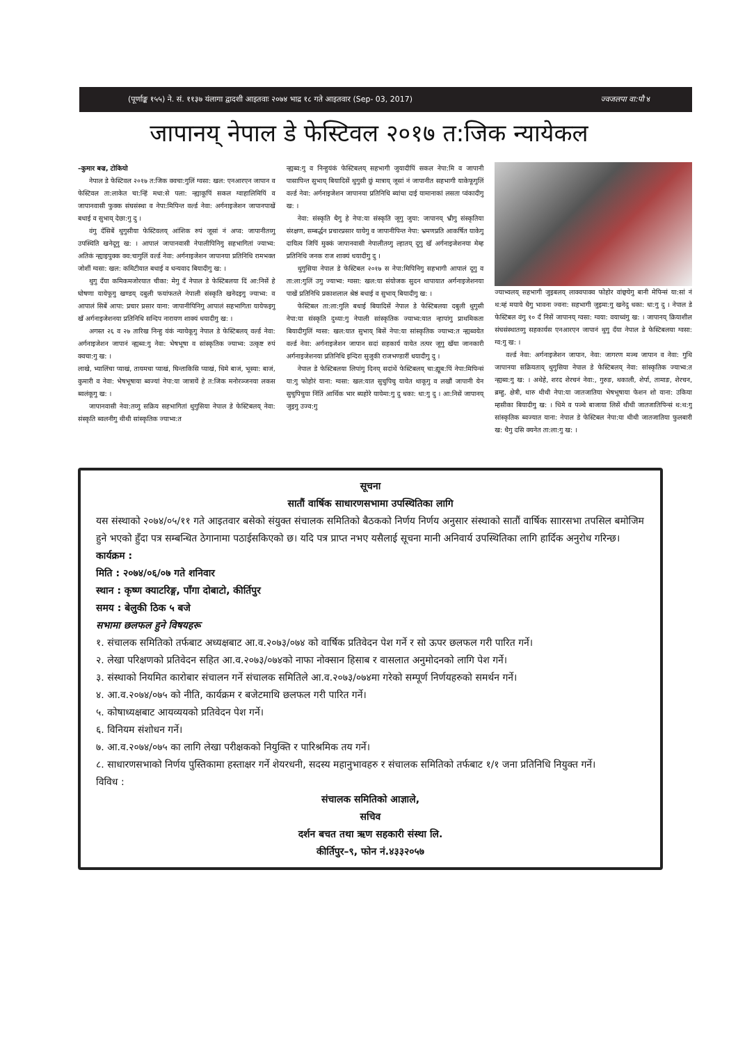(पूर्णाङ्क १५५) ने. सं. ११३७ यंलागा द्वादशी आइतवाः २०७४ भाद्र १८ गते आइतवार (Sep- 03, 2017) ज्वजलपा वा:पौ ४
जापानय् नेपाल डे फेस्टिवल २०१७ त:जिक न्यायेकल
–कुमार बज्र, टोकियो
नेपाल डे फेस्टिवल २०१७ त:जिक क्वचा:गुलिं ग्वसा: खल: एनआरएन जापान व फेस्टिवल ता:लाकेत चा:न्हिं मधा:से पला: न्ह्याकूपिं सकल ग्वाहालिमिपिं व जापानवासी फुक्क संघसंस्था व नेपा:मिपिन्त वर्ल्ड नेवा: अर्गनाइजेशन जापानपाखें बधाई व सुभाय् देछा:गु दु ।
वंगु दँसिबें थुगुसीया फेस्टिवलय् आंशिक रुपं जूसां नं अप्व: जापानीतय्गु उपस्थिति खनेदूगु ख: । आपालं जापानवासी नेपालीपिनिगु सहभागितां ज्याभ्व: अतिकं न्ह्याइपुक्क क्व:चागुलिं वर्ल्ड नेवा: अर्गनाइजेशन जापानया प्रतिनिधि रामभक्त जोशीं ग्वसा: खल: कमिटीयात बधाई व धन्यवाद बियादीगु ख: ।
थुगु दँया कमिकमजोरयात चीका: मेगु दँ नेपाल डे फेस्टिबलया दिं आ:निसें हे घोषणा यायेफूगु खण्डय् दबुली फयांफतले नेपाली संस्कृति खनेदइगु ज्याभ्व: व आपालं सिबें आपा: प्रचार प्रसार याना: जापानीपिनिगु आपालं सहभागिता यायेफइगु खँ अर्गनाइजेशनया प्रतिनिधि सन्दिप नारायण शाक्यं धयादीगु ख: ।
अगस्त २६ व २७ तारिख निन्हु यंकं न्यायेकूगु नेपाल डे फेस्टिबलय् वर्ल्ड नेवा: अर्गनाइजेशन जापानं न्ह्यब्व:गु नेवा: भेषभूषा व सांस्कृतिक ज्याभ्व: उत्कृष्ट रुपं क्वचा:गु ख: ।
लाखे, भ्यालिंचा प्याखं, तायमचा प्याखं, घिन्ताकिसि प्याखं, धिमे बाजं, भूस्या: बाजं, कुमारी व नेवा: भेषभूषाया ब्वज्यां नेपा:या जात्रायें हे त:जिक मनोरञ्जनया लकस ब्वलंकूगु ख: ।
जापानवासी नेवा:तय्गु सक्रिय सहभागितां थुगुसिया नेपाल डे फेस्टिबलय् नेवा: संस्कृति ब्वलनीगु थीथी सांस्कृतिक ज्याभ्व:त
न्ह्यब्व:गु व निन्हुयंकं फेस्टिबलय् सहभागी जुयादीपिं सकल नेपा:मि व जापानी पासापिन्त सुभाय् बियादिसें थुगुसी छुं मात्राय् जूसां नं जापानीत सहभागी याकेफूगुलिं वर्ल्ड नेवा: अर्गनाइजेशन जापानया प्रतिनिधि ब्यांचा दाई यामानाकां लसता प्वंकादीगु ख: ।
नेवा: संस्कृति धैगु हे नेपा:या संस्कृति जूगु जुया: जापानय् भ्रीगु संस्कृतिया संरक्षण, सम्बर्द्धन प्रचारप्रसार यायेगु व जापानीपिन्त नेपा: भ्रमणप्रति आकर्षित याकेगु दायित्व जिपिं मुक्कं जापानवासी नेपालीतय्गु ल्हातय् दूगु खँ अर्गनाइजेशनया मेम्ह प्रतिनिधि जनक राज शाक्यं धयादीगु दु ।
थुगुसिया नेपाल डे फेस्टिबल २०१७ स नेपा:मिपिनिगु सहभागी आपालं दूगु व ता:ला:गुलिं उगु ज्याभ्व: ग्वसा: खल:या संयोजक सुदन थापायात अर्गनाइजेशनया पाखें प्रतिनिधि प्रकाशलाल श्रेष्ठं बधाई व सुभाय् बियादीगु ख: ।
फेस्टिबल ता:ला:गुलि बधाई बियादिसें नेपाल डे फेस्टिबलया दबुली थुगुसी नेपा:या संस्कृति दुथ्या:गु नेपाली सांस्कृतिक ज्याभ्व:यात न्हापांगु प्राथमिकता बियादीगुलिं ग्वसा: खल:यात सुभाय् बिसें नेपा:या सांस्कृतिक ज्याभ्व:त न्ह्यब्वयेत वर्ल्ड नेवा: अर्गनाइजेशन जापान सदां सहकार्य यायेत तत्पर जूगु खँया जानकारी अर्गनाइजेशनया प्रतिनिधि इन्दिरा सुजुकी राजभण्डारीं धयादीगु दु ।
नेपाल डे फेस्टिबलया लिपांगु दिनय् सदांथें फेस्टिबलय् चा:ह्यूब:पिं नेपा:मिपिन्सं या:गु फोहोरं याना: ग्वसा: खल:यात सुचुपिचु यायेत थाकूगु व लखौं जापानी येन सुचुपिचुया निंतिं आर्थिक भार ब्यहोरे यायेमा:गु दु धका: धा:गु दु । आ:निसें जापानय् जुइगु उज्व:गु
ज्याभ्वलय् सहभागी जुइबलय् लाक्वपाक्व फोहोर वांछ्वयेगु बानी मेपिन्सं या:सां नं थ:म्हं मयाये धैगु भावना ज्वना: सहभागी जुइमा:गु खनेदु धका: धा:गु दु । नेपाल डे फेस्टिबल वंगु १० दँ निसें जापानय् ग्वसा: ग्वया: वयाच्वंगु ख: । जापानय् क्रियाशील संघसंस्थातय्गु सहकार्यस एनआरएन जापानं थुगु दँया नेपाल डे फेस्टिबलया ग्वसा: ग्व:गु ख: ।
वर्ल्ड नेवा: अर्गनाइजेशन जापान, नेवा: जागरण मञ्च जापान व नेवा: गुथि जापानया सक्रियताय् थुगुसिया नेपाल डे फेस्टिबलय् नेवा: सांस्कृतिक ज्याभ्व:त न्ह्यब्व:गु ख: । अथेहे, शरद शेरचनं नेवा:, गुरुङ, थकाली, शेर्पा, तामाङ, शेरचन, ब्रम्हु, क्षेत्री, थारु थीथी नेपा:या जातजातिया भेषभूषाया फेशन शो याना: उकिया म्हसीका बियादीगु ख: । धिमे व पञ्चे बाजाया लिसें थीथी जातजातिपिन्सं थ:थ:गु सांस्कृतिक ब्वज्यात याना: नेपाल डे फेस्टिबल नेपा:या थीथी जातजातिया फुलबारी ख: धैगु दसि क्यनेत ता:ला:गु ख: ।
सूचना
सातौं वार्षिक साधारणसभामा उपस्थितिका लागि
यस संस्थाको २०७४/०५/११ गते आइतवार बसेको संयुक्त संचालक समितिको बैठकको निर्णय निर्णय अनुसार संस्थाको सातौं वार्षिक साारसभा तपसिल बमोजिम हुने भएको हुँदा पत्र सम्बन्धित ठेगानामा पठाईसकिएको छ। यदि पत्र प्राप्त नभए यसैलाई सूचना मानी अनिवार्य उपस्थितिका लागि हार्दिक अनुरोध गरिन्छ।
कार्यक्रम :
मिति : २०७४/०६/०७ गते शनिवार
स्थान : कृष्ण क्याटरिङ्ग, पाँगा दोबाटो, कीर्तिपुर
समय : बेलुकी ठिक ५ बजे
सभामा छलफल हुने विषयहरू
१. संचालक समितिको तर्फबाट अध्यक्षबाट आ.व.२०७३/०७४ को वार्षिक प्रतिवेदन पेश गर्ने र सो ऊपर छलफल गरी पारित गर्ने।
२. लेखा परिक्षणको प्रतिवेदन सहित आ.व.२०७३/०७४को नाफा नोक्सान हिसाब र वासलात अनुमोदनको लागि पेश गर्ने।
३. संस्थाको नियमित कारोबार संचालन गर्ने संचालक समितिले आ.व.२०७३/०७४मा गरेको सम्पूर्ण निर्णयहरुको समर्थन गर्ने।
४. आ.व.२०७४/०७५ को नीति, कार्यक्रम र बजेटमाथि छलफल गरी पारित गर्ने।
५. कोषाध्यक्षबाट आयव्ययको प्रतिवेदन पेश गर्ने।
६. विनियम संशोधन गर्ने।
७. आ.व.२०७४/०७५ का लागि लेखा परीक्षकको नियुक्ति र पारिश्रमिक तय गर्ने।
८. साधारणसभाको निर्णय पुस्तिकामा हस्ताक्षर गर्ने शेयरधनी, सदस्य महानुभावहरु र संचालक समितिको तर्फबाट १/१ जना प्रतिनिधि नियुक्त गर्ने।
विविध :
संचालक समितिको आज्ञाले,
सचिव
दर्शन बचत तथा ऋण सहकारी संस्था लि.
कीर्तिपुर–९, फोन नं.४३३२०५७